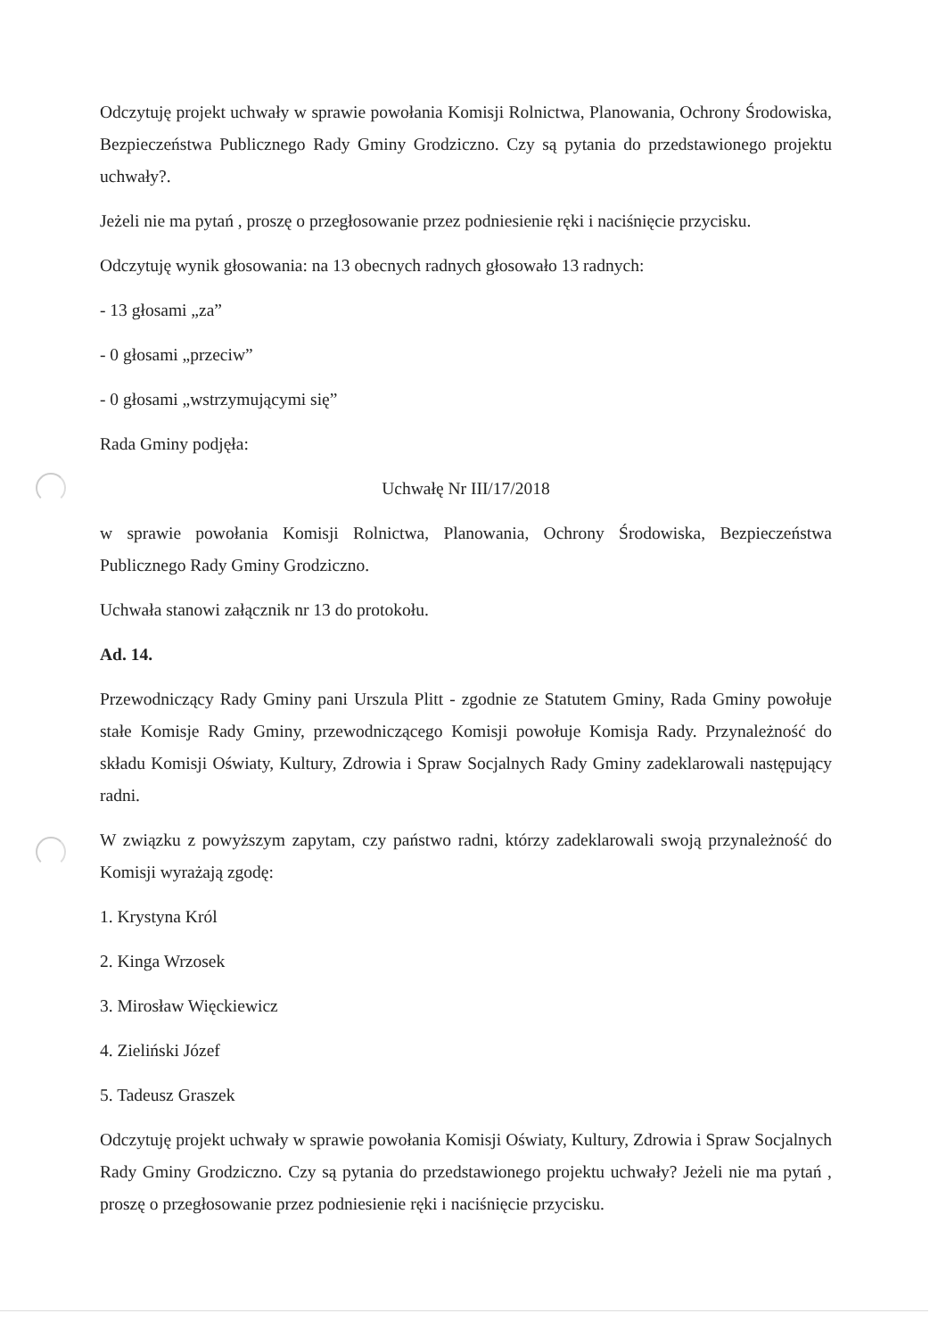Odczytuję projekt uchwały w sprawie powołania Komisji Rolnictwa, Planowania, Ochrony Środowiska, Bezpieczeństwa Publicznego Rady Gminy Grodziczno. Czy są pytania do przedstawionego projektu uchwały?.
Jeżeli nie ma pytań , proszę o przegłosowanie przez podniesienie ręki i naciśnięcie przycisku.
Odczytuję wynik głosowania: na 13 obecnych radnych głosowało 13 radnych:
- 13 głosami „za”
- 0 głosami „przeciw”
- 0 głosami „wstrzymującymi się”
Rada Gminy podjęła:
Uchwałę Nr III/17/2018
w sprawie powołania Komisji Rolnictwa, Planowania, Ochrony Środowiska, Bezpieczeństwa Publicznego Rady Gminy Grodziczno.
Uchwała stanowi załącznik nr 13 do protokołu.
Ad. 14.
Przewodniczący Rady Gminy pani Urszula Plitt - zgodnie ze Statutem Gminy, Rada Gminy powołuje stałe Komisje Rady Gminy, przewodniczącego Komisji powołuje Komisja Rady. Przynależność do składu Komisji Oświaty, Kultury, Zdrowia i Spraw Socjalnych Rady Gminy zadeklarowali następujący radni.
W związku z powyższym zapytam, czy państwo radni, którzy zadeklarowali swoją przynależność do Komisji wyrażają zgodę:
1. Krystyna Król
2. Kinga Wrzosek
3. Mirosław Więckiewicz
4. Zieliński Józef
5. Tadeusz Graszek
Odczytuję projekt uchwały w sprawie powołania Komisji Oświaty, Kultury, Zdrowia i Spraw Socjalnych Rady Gminy Grodziczno. Czy są pytania do przedstawionego projektu uchwały? Jeżeli nie ma pytań , proszę o przegłosowanie przez podniesienie ręki i naciśnięcie przycisku.